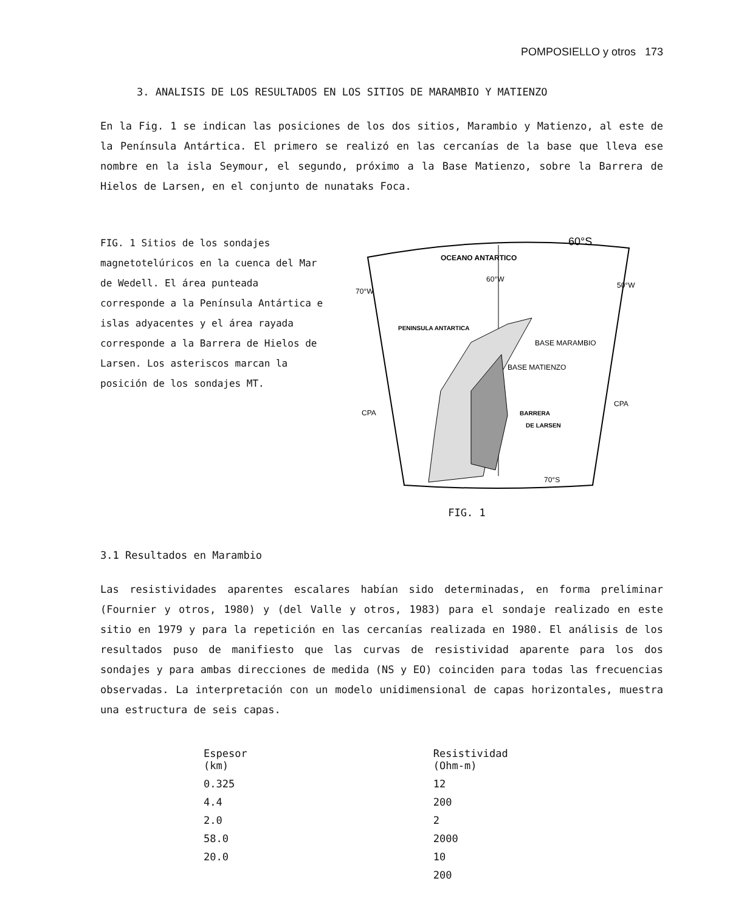POMPOSIELLO y otros 173
3. ANALISIS DE LOS RESULTADOS EN LOS SITIOS DE MARAMBIO Y MATIENZO
En la Fig. 1 se indican las posiciones de los dos sitios, Marambio y Matienzo, al este de la Península Antártica. El primero se realizó en las cercanías de la base que lleva ese nombre en la isla Seymour, el segundo, próximo a la Base Matienzo, sobre la Barrera de Hielos de Larsen, en el conjunto de nunataks Foca.
FIG. 1 Sitios de los sondajes magnetotelúricos en la cuenca del Mar de Wedell. El área punteada corresponde a la Península Antártica e islas adyacentes y el área rayada corresponde a la Barrera de Hielos de Larsen. Los asteriscos marcan la posición de los sondajes MT.
OCEANO ANTARTICO
60°S
70°W
60°W
50°W
PENINSULA ANTARTICA
BASE MARAMBIO
BASE MATIENZO
CPA
CPA
BARRERA
DE LARSEN
70°S
FIG. 1
3.1 Resultados en Marambio
Las resistividades aparentes escalares habían sido determinadas, en forma preliminar (Fournier y otros, 1980) y (del Valle y otros, 1983) para el sondaje realizado en este sitio en 1979 y para la repetición en las cercanías realizada en 1980. El análisis de los resultados puso de manifiesto que las curvas de resistividad aparente para los dos sondajes y para ambas direcciones de medida (NS y EO) coinciden para todas las frecuencias observadas. La interpretación con un modelo unidimensional de capas horizontales, muestra una estructura de seis capas.
| Espesor (km) | Resistividad (Ohm-m) |
| --- | --- |
| 0.325 | 12 |
| 4.4 | 200 |
| 2.0 | 2 |
| 58.0 | 2000 |
| 20.0 | 10 |
| | 200 |